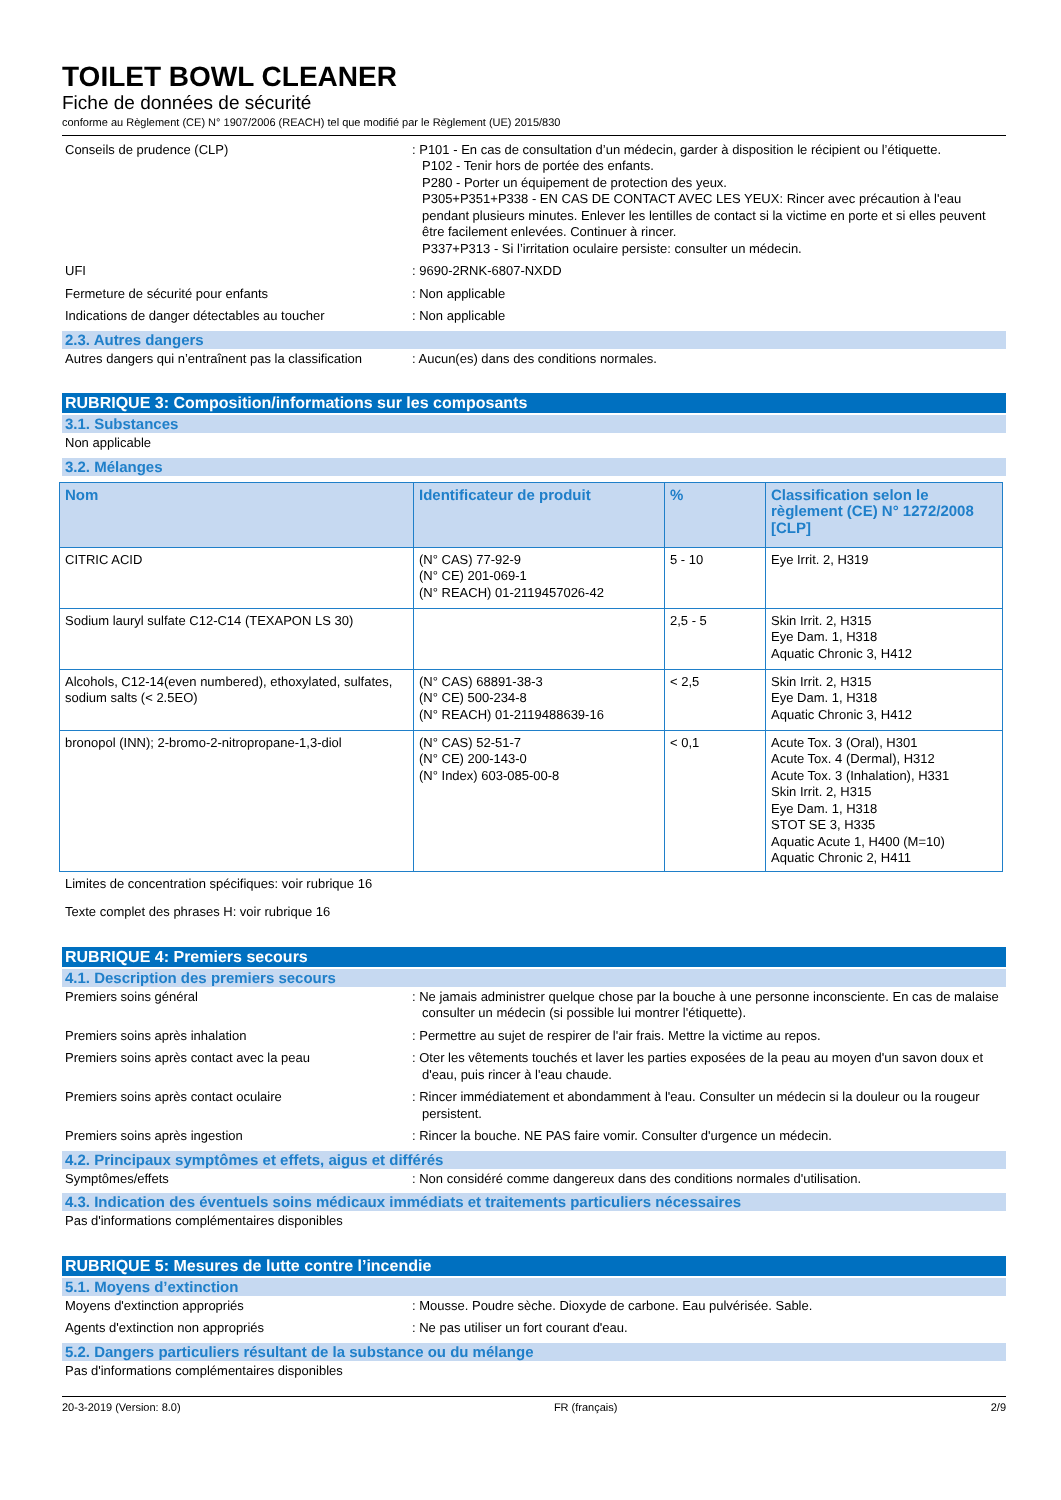TOILET BOWL CLEANER
Fiche de données de sécurité
conforme au Règlement (CE) N° 1907/2006 (REACH) tel que modifié par le Règlement (UE) 2015/830
Conseils de prudence (CLP) : P101 - En cas de consultation d’un médecin, garder à disposition le récipient ou l’étiquette.
P102 - Tenir hors de portée des enfants.
P280 - Porter un équipement de protection des yeux.
P305+P351+P338 - EN CAS DE CONTACT AVEC LES YEUX: Rincer avec précaution à l'eau pendant plusieurs minutes. Enlever les lentilles de contact si la victime en porte et si elles peuvent être facilement enlevées. Continuer à rincer.
P337+P313 - Si l’irritation oculaire persiste: consulter un médecin.
UFI : 9690-2RNK-6807-NXDD
Fermeture de sécurité pour enfants : Non applicable
Indications de danger détectables au toucher : Non applicable
2.3. Autres dangers
Autres dangers qui n’entraînent pas la classification
: Aucun(es) dans des conditions normales.
RUBRIQUE 3: Composition/informations sur les composants
3.1. Substances
Non applicable
3.2. Mélanges
| Nom | Identificateur de produit | % | Classification selon le règlement (CE) N° 1272/2008 [CLP] |
| --- | --- | --- | --- |
| CITRIC ACID | (N° CAS) 77-92-9 (N° CE) 201-069-1 (N° REACH) 01-2119457026-42 | 5 - 10 | Eye Irrit. 2, H319 |
| Sodium lauryl sulfate C12-C14 (TEXAPON LS 30) | | 2,5 - 5 | Skin Irrit. 2, H315 Eye Dam. 1, H318 Aquatic Chronic 3, H412 |
| Alcohols, C12-14(even numbered), ethoxylated, sulfates, sodium salts (< 2.5EO) | (N° CAS) 68891-38-3 (N° CE) 500-234-8 (N° REACH) 01-2119488639-16 | < 2,5 | Skin Irrit. 2, H315 Eye Dam. 1, H318 Aquatic Chronic 3, H412 |
| bronopol (INN); 2-bromo-2-nitropropane-1,3-diol | (N° CAS) 52-51-7 (N° CE) 200-143-0 (N° Index) 603-085-00-8 | < 0,1 | Acute Tox. 3 (Oral), H301 Acute Tox. 4 (Dermal), H312 Acute Tox. 3 (Inhalation), H331 Skin Irrit. 2, H315 Eye Dam. 1, H318 STOT SE 3, H335 Aquatic Acute 1, H400 (M=10) Aquatic Chronic 2, H411 |
Limites de concentration spécifiques: voir rubrique 16
Texte complet des phrases H: voir rubrique 16
RUBRIQUE 4: Premiers secours
4.1. Description des premiers secours
Premiers soins général : Ne jamais administrer quelque chose par la bouche à une personne inconsciente. En cas de malaise consulter un médecin (si possible lui montrer l'étiquette).
Premiers soins après inhalation : Permettre au sujet de respirer de l'air frais. Mettre la victime au repos.
Premiers soins après contact avec la peau : Oter les vêtements touchés et laver les parties exposées de la peau au moyen d'un savon doux et d'eau, puis rincer à l'eau chaude.
Premiers soins après contact oculaire : Rincer immédiatement et abondamment à l'eau. Consulter un médecin si la douleur ou la rougeur persistent.
Premiers soins après ingestion : Rincer la bouche. NE PAS faire vomir. Consulter d'urgence un médecin.
4.2. Principaux symptômes et effets, aigus et différés
Symptômes/effets : Non considéré comme dangereux dans des conditions normales d'utilisation.
4.3. Indication des éventuels soins médicaux immédiats et traitements particuliers nécessaires
Pas d'informations complémentaires disponibles
RUBRIQUE 5: Mesures de lutte contre l’incendie
5.1. Moyens d’extinction
Moyens d'extinction appropriés : Mousse. Poudre sèche. Dioxyde de carbone. Eau pulvérisée. Sable.
Agents d'extinction non appropriés : Ne pas utiliser un fort courant d'eau.
5.2. Dangers particuliers résultant de la substance ou du mélange
Pas d'informations complémentaires disponibles
20-3-2019 (Version: 8.0) FR (français) 2/9